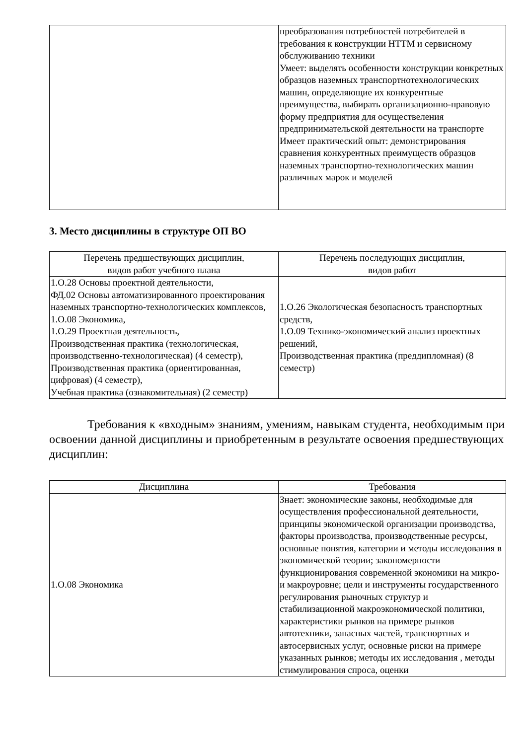| | преобразования потребностей потребителей в требования к конструкции НТТМ и сервисному обслуживанию техники Умеет: выделять особенности конструкции конкретных образцов наземных транспортнотехнологических машин, определяющие их конкурентные преимущества, выбирать организационно-правовую форму предприятия для осуществеления предпринимательской деятельности на транспорте Имеет практический опыт: демонстрирования сравнения конкурентных преимуществ образцов наземных транспортно-технологических машин различных марок и моделей |
3. Место дисциплины в структуре ОП ВО
| Перечень предшествующих дисциплин, видов работ учебного плана | Перечень последующих дисциплин, видов работ |
| --- | --- |
| 1.О.28 Основы проектной деятельности, ФД.02 Основы автоматизированного проектирования наземных транспортно-технологических комплексов, 1.О.08 Экономика, 1.О.29 Проектная деятельность, Производственная практика (технологическая, производственно-технологическая) (4 семестр), Производственная практика (ориентированная, цифровая) (4 семестр), Учебная практика (ознакомительная) (2 семестр) | 1.О.26 Экологическая безопасность транспортных средств, 1.О.09 Технико-экономический анализ проектных решений, Производственная практика (преддипломная) (8 семестр) |
Требования к «входным» знаниям, умениям, навыкам студента, необходимым при освоении данной дисциплины и приобретенным в результате освоения предшествующих дисциплин:
| Дисциплина | Требования |
| --- | --- |
| 1.О.08 Экономика | Знает: экономические законы, необходимые для осуществления профессиональной деятельности, принципы экономической организации производства, факторы производства, производственные ресурсы, основные понятия, категории и методы исследования в экономической теории; закономерности функционирования современной экономики на микро- и макроуровне; цели и инструменты государственного регулирования рыночных структур и стабилизационной макроэкономической политики, характеристики рынков на примере рынков автотехники, запасных частей, транспортных и автосервисных услуг, основные риски на примере указанных рынков; методы их исследования , методы стимулирования спроса, оценки |